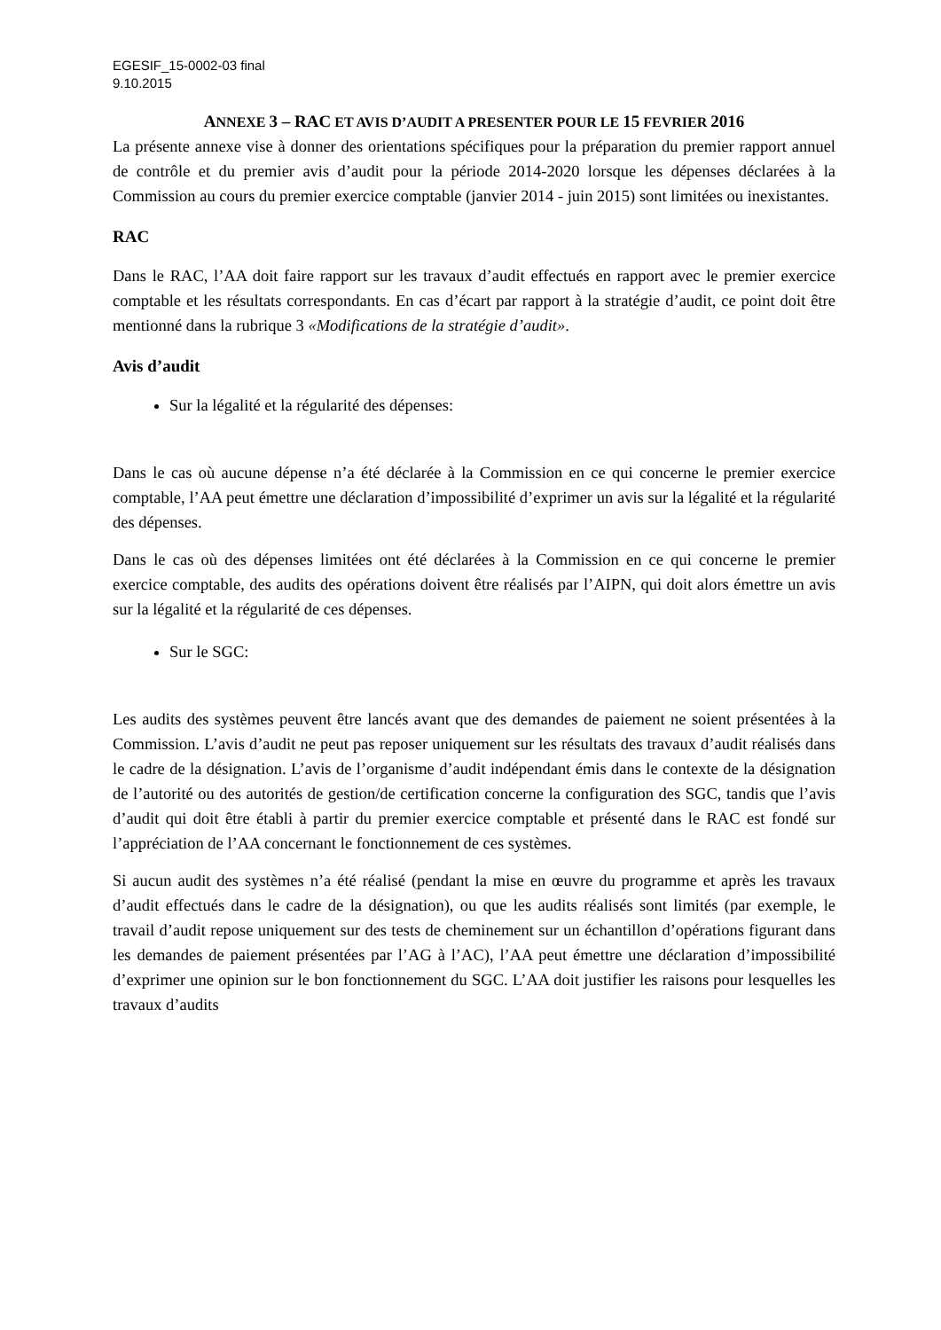EGESIF_15-0002-03 final
9.10.2015
ANNEXE 3 – RAC ET AVIS D’AUDIT A PRESENTER POUR LE 15 FEVRIER 2016
La présente annexe vise à donner des orientations spécifiques pour la préparation du premier rapport annuel de contrôle et du premier avis d’audit pour la période 2014-2020 lorsque les dépenses déclarées à la Commission au cours du premier exercice comptable (janvier 2014 - juin 2015) sont limitées ou inexistantes.
RAC
Dans le RAC, l’AA doit faire rapport sur les travaux d’audit effectués en rapport avec le premier exercice comptable et les résultats correspondants. En cas d’écart par rapport à la stratégie d’audit, ce point doit être mentionné dans la rubrique 3 «Modifications de la stratégie d’audit».
Avis d’audit
Sur la légalité et la régularité des dépenses:
Dans le cas où aucune dépense n’a été déclarée à la Commission en ce qui concerne le premier exercice comptable, l’AA peut émettre une déclaration d’impossibilité d’exprimer un avis sur la légalité et la régularité des dépenses.
Dans le cas où des dépenses limitées ont été déclarées à la Commission en ce qui concerne le premier exercice comptable, des audits des opérations doivent être réalisés par l’AIPN, qui doit alors émettre un avis sur la légalité et la régularité de ces dépenses.
Sur le SGC:
Les audits des systèmes peuvent être lancés avant que des demandes de paiement ne soient présentées à la Commission. L’avis d’audit ne peut pas reposer uniquement sur les résultats des travaux d’audit réalisés dans le cadre de la désignation. L’avis de l’organisme d’audit indépendant émis dans le contexte de la désignation de l’autorité ou des autorités de gestion/de certification concerne la configuration des SGC, tandis que l’avis d’audit qui doit être établi à partir du premier exercice comptable et présenté dans le RAC est fondé sur l’appréciation de l’AA concernant le fonctionnement de ces systèmes.
Si aucun audit des systèmes n’a été réalisé (pendant la mise en œuvre du programme et après les travaux d’audit effectués dans le cadre de la désignation), ou que les audits réalisés sont limités (par exemple, le travail d’audit repose uniquement sur des tests de cheminement sur un échantillon d’opérations figurant dans les demandes de paiement présentées par l’AG à l’AC), l’AA peut émettre une déclaration d’impossibilité d’exprimer une opinion sur le bon fonctionnement du SGC. L’AA doit justifier les raisons pour lesquelles les travaux d’audits